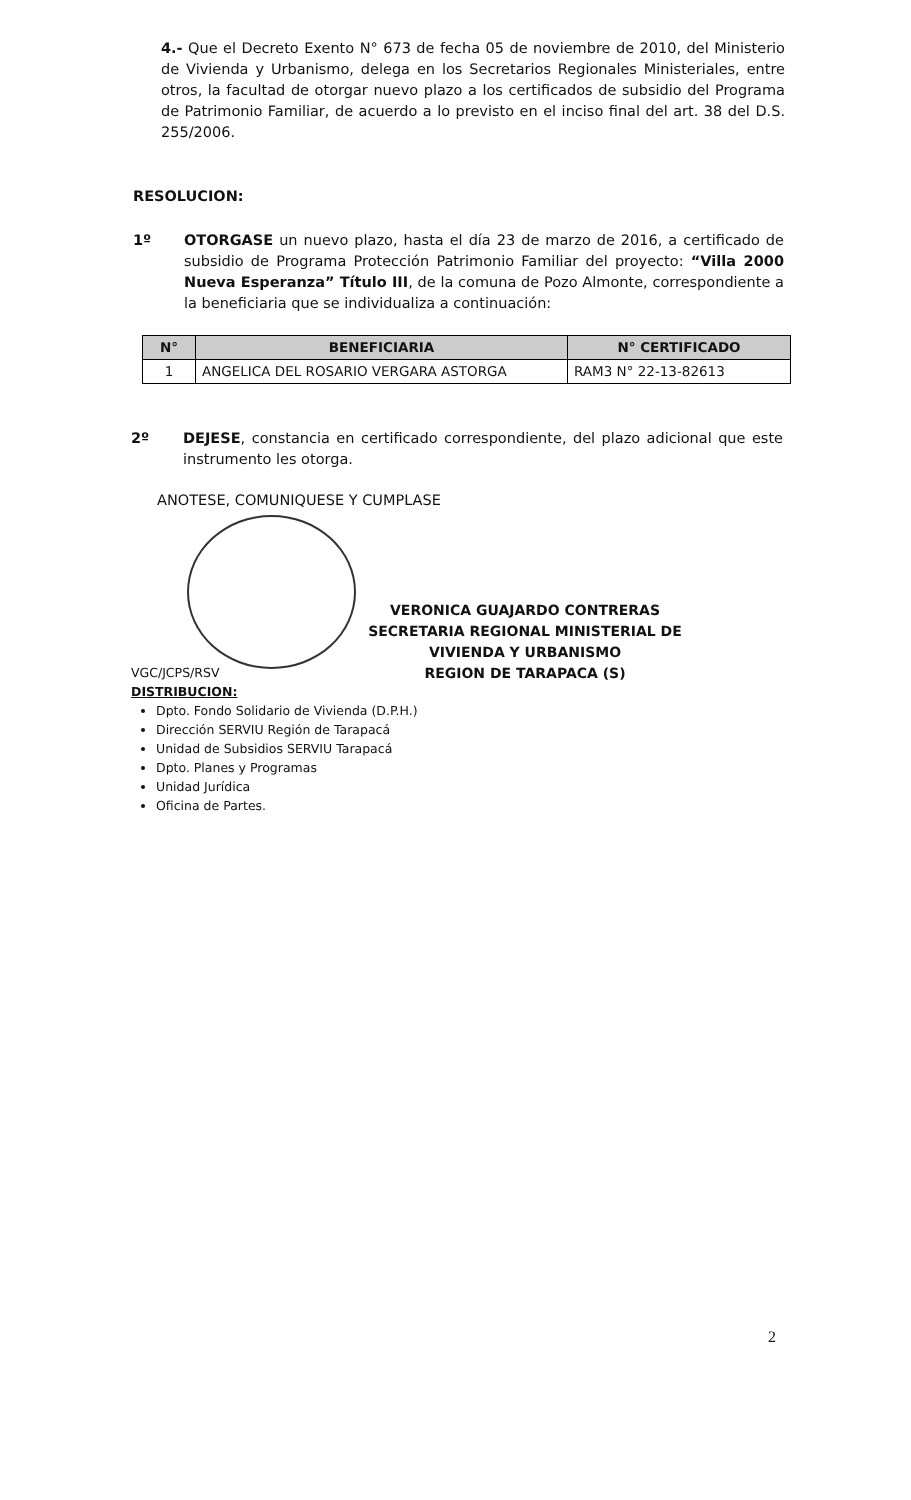4.- Que el Decreto Exento N° 673 de fecha 05 de noviembre de 2010, del Ministerio de Vivienda y Urbanismo, delega en los Secretarios Regionales Ministeriales, entre otros, la facultad de otorgar nuevo plazo a los certificados de subsidio del Programa de Patrimonio Familiar, de acuerdo a lo previsto en el inciso final del art. 38 del D.S. 255/2006.
RESOLUCION:
1º
OTORGASE un nuevo plazo, hasta el día 23 de marzo de 2016, a certificado de subsidio de Programa Protección Patrimonio Familiar del proyecto: “Villa 2000 Nueva Esperanza” Título III, de la comuna de Pozo Almonte, correspondiente a la beneficiaria que se individualiza a continuación:
| N° | BENEFICIARIA | N° CERTIFICADO |
| --- | --- | --- |
| 1 | ANGELICA DEL ROSARIO VERGARA ASTORGA | RAM3 N° 22-13-82613 |
2º
DEJESE, constancia en certificado correspondiente, del plazo adicional que este instrumento les otorga.
ANOTESE, COMUNIQUESE Y CUMPLASE
VERONICA GUAJARDO CONTRERAS
SECRETARIA REGIONAL MINISTERIAL DE VIVIENDA Y URBANISMO
REGION DE TARAPACA (S)
VGC/JCPS/RSV
DISTRIBUCION:
Dpto. Fondo Solidario de Vivienda (D.P.H.)
Dirección SERVIU Región de Tarapacá
Unidad de Subsidios SERVIU Tarapacá
Dpto. Planes y Programas
Unidad Jurídica
Oficina de Partes.
2